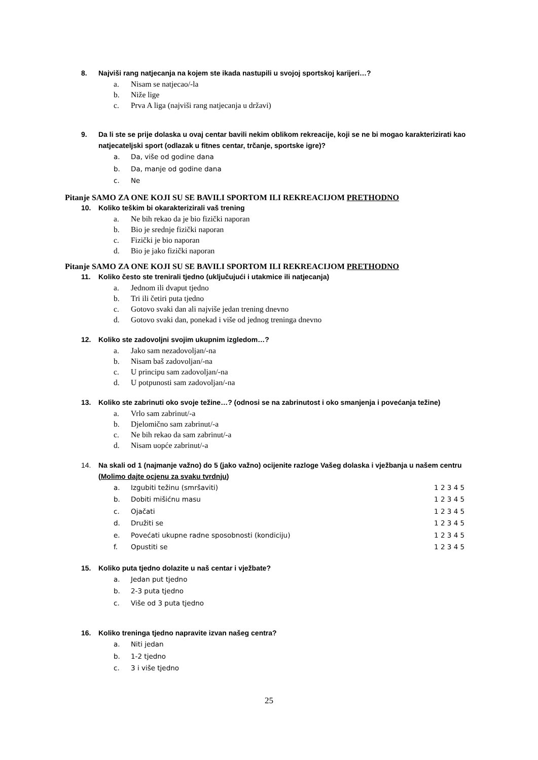8. Najviši rang natjecanja na kojem ste ikada nastupili u svojoj sportskoj karijeri…?
a. Nisam se natjecao/-la
b. Niže lige
c. Prva A liga (najviši rang natjecanja u državi)
9. Da li ste se prije dolaska u ovaj centar bavili nekim oblikom rekreacije, koji se ne bi mogao karakterizirati kao natjecateljski sport (odlazak u fitnes centar, trčanje, sportske igre)?
a. Da, više od godine dana
b. Da, manje od godine dana
c. Ne
Pitanje SAMO ZA ONE KOJI SU SE BAVILI SPORTOM ILI REKREACIJOM PRETHODNO
10. Koliko teškim bi okarakterizirali vaš trening
a. Ne bih rekao da je bio fizički naporan
b. Bio je srednje fizički naporan
c. Fizički je bio naporan
d. Bio je jako fizički naporan
Pitanje SAMO ZA ONE KOJI SU SE BAVILI SPORTOM ILI REKREACIJOM PRETHODNO
11. Koliko često ste trenirali tjedno (uključujući i utakmice ili natjecanja)
a. Jednom ili dvaput tjedno
b. Tri ili četiri puta tjedno
c. Gotovo svaki dan ali najviše jedan trening dnevno
d. Gotovo svaki dan, ponekad i više od jednog treninga dnevno
12. Koliko ste zadovoljni svojim ukupnim izgledom…?
a. Jako sam nezadovoljan/-na
b. Nisam baš zadovoljan/-na
c. U principu sam zadovoljan/-na
d. U potpunosti sam zadovoljan/-na
13. Koliko ste zabrinuti oko svoje težine…? (odnosi se na zabrinutost i oko smanjenja i povećanja težine)
a. Vrlo sam zabrinut/-a
b. Djelomično sam zabrinut/-a
c. Ne bih rekao da sam zabrinut/-a
d. Nisam uopće zabrinut/-a
14. Na skali od 1 (najmanje važno) do 5 (jako važno) ocijenite razloge Vašeg dolaska i vježbanja u našem centru (Molimo dajte ocjenu za svaku tvrdnju)
a. Izgubiti težinu (smršaviti) 1 2 3 4 5
b. Dobiti mišićnu masu 1 2 3 4 5
c. Ojačati 1 2 3 4 5
d. Družiti se 1 2 3 4 5
e. Povećati ukupne radne sposobnosti (kondiciju) 1 2 3 4 5
f. Opustiti se 1 2 3 4 5
15. Koliko puta tjedno dolazite u naš centar i vježbate?
a. Jedan put tjedno
b. 2-3 puta tjedno
c. Više od 3 puta tjedno
16. Koliko treninga tjedno napravite izvan našeg centra?
a. Niti jedan
b. 1-2 tjedno
c. 3 i više tjedno
25